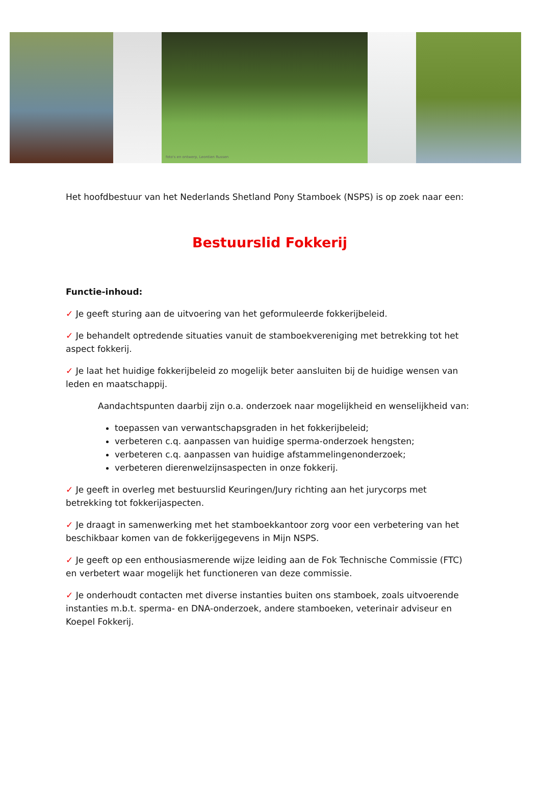foto's en ontwerp, Leontien Russen
Het hoofdbestuur van het Nederlands Shetland Pony Stamboek (NSPS) is op zoek naar een:
Bestuurslid Fokkerij
Functie-inhoud:
✓ Je geeft sturing aan de uitvoering van het geformuleerde fokkerijbeleid.
✓ Je behandelt optredende situaties vanuit de stamboekvereniging met betrekking tot het aspect fokkerij.
✓ Je laat het huidige fokkerijbeleid zo mogelijk beter aansluiten bij de huidige wensen van leden en maatschappij.
Aandachtspunten daarbij zijn o.a. onderzoek naar mogelijkheid en wenselijkheid van:
toepassen van verwantschapsgraden in het fokkerijbeleid;
verbeteren c.q. aanpassen van huidige sperma-onderzoek hengsten;
verbeteren c.q. aanpassen van huidige afstammelingenonderzoek;
verbeteren dierenwelzijnsaspecten in onze fokkerij.
✓ Je geeft in overleg met bestuurslid Keuringen/Jury richting aan het jurycorps met betrekking tot fokkerijaspecten.
✓ Je draagt in samenwerking met het stamboekkantoor zorg voor een verbetering van het beschikbaar komen van de fokkerijgegevens in Mijn NSPS.
✓ Je geeft op een enthousiasmerende wijze leiding aan de Fok Technische Commissie (FTC) en verbetert waar mogelijk het functioneren van deze commissie.
✓ Je onderhoudt contacten met diverse instanties buiten ons stamboek, zoals uitvoerende instanties m.b.t. sperma- en DNA-onderzoek, andere stamboeken, veterinair adviseur en Koepel Fokkerij.